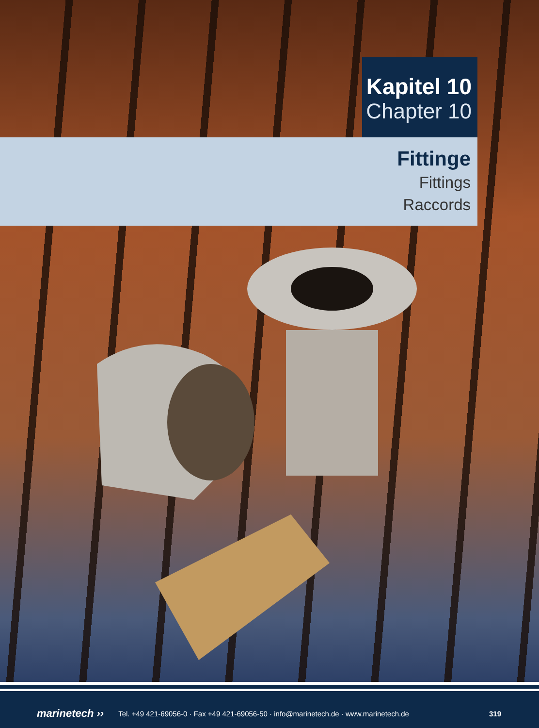Kapitel 10
Chapter 10
Fittinge
Fittings
Raccords
marinetech ›› Tel. +49 421-69056-0 · Fax +49 421-69056-50 · info@marinetech.de · www.marinetech.de 319